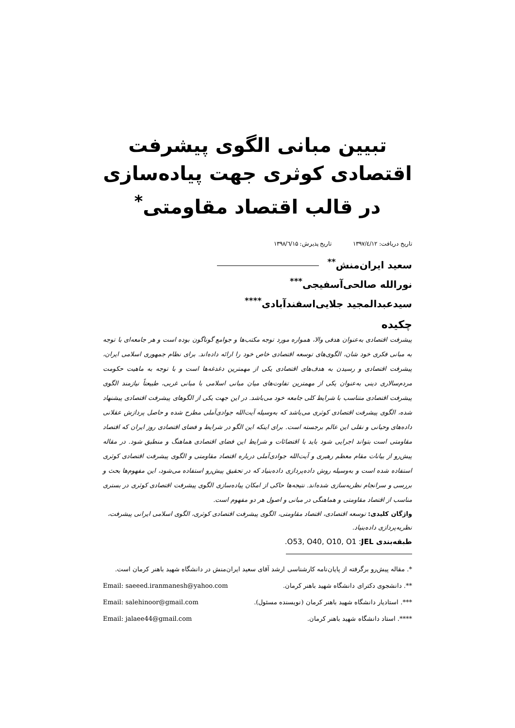تبیین مبانی الگوی پیشرفت اقتصادی کوثری جهت پیاده‌سازی در قالب اقتصاد مقاومتی<sup>*</sup>
تاریخ دریافت: ۱۳۹۷/٤/۱۲ تاریخ پذیرش: ۱۳۹۸/٦/۱۵
سعید ایران‌منش<sup>**</sup>
نورالله صالحی‌آسفیجی<sup>***</sup>
سیدعبدالمجید جلایی‌اسفندآبادی<sup>****</sup>
چکیده
پیشرفت اقتصادی به‌عنوان هدفی والا، همواره مورد توجه مکتب‌ها و جوامع گوناگون بوده است و هر جامعه‌ای با توجه به مبانی فکری خود شان، الگوی‌های توسعه اقتصادی خاص خود را ارائه داده‌اند. برای نظام جمهوری اسلامی ایران، پیشرفت اقتصادی و رسیدن به هدف‌های اقتصادی یکی از مهمترین دغدغه‌ها است و با توجه به ماهیت حکومت مردم‌سالاری دینی به‌عنوان یکی از مهمترین تفاوت‌های میان مبانی اسلامی با مبانی غربی، طبیعتاً نیازمند الگوی پیشرفت اقتصادی متناسب با شرایط کلی جامعه خود می‌باشد. در این جهت یکی از الگوهای پیشرفت اقتصادی پیشنهاد شده، الگوی پیشرفت اقتصادی کوثری می‌باشد که به‌وسیله آیت‌الله جوادی‌آملی مطرح شده و حاصل پردازش عقلانی داده‌های وحیانی و نقلی این عالم برجسته است. برای اینکه این الگو در شرایط و فضای اقتصادی روز ایران که اقتصاد مقاومتی است بتواند اجرایی شود باید با اقتضائات و شرایط این فضای اقتصادی هماهنگ و منطبق شود. در مقاله پیش‌رو از بیانات مقام معظم رهبری و آیت‌الله جوادی‌آملی درباره اقتصاد مقاومتی و الگوی پیشرفت اقتصادی کوثری استفاده شده است و به‌وسیله روش داده‌پردازی داده‌بنیاد که در تحقیق پیش‌رو استفاده می‌شود، این مفهوم‌ها بحث و بررسی و سرانجام نظریه‌سازی شده‌اند. نتیجه‌ها حاکی از امکان پیاده‌سازی الگوی پیشرفت اقتصادی کوثری در بستری مناسب از اقتصاد مقاومتی و هماهنگی در مبانی و اصول هر دو مفهوم است.
واژگان کلیدی: توسعه اقتصادی، اقتصاد مقاومتی، الگوی پیشرفت اقتصادی کوثری، الگوی اسلامی ایرانی پیشرفت، نظریه‌پردازی داده‌بنیاد.
طبقه‌بندی JEL: O53, O40, O10, O1.
*. مقاله پیش‌رو برگرفته از پایان‌نامه کارشناسی ارشد آقای سعید ایران‌منش در دانشگاه شهید باهنر کرمان است.
**. دانشجوی دکترای دانشگاه شهید باهنر کرمان. Email: saeeed.iranmanesh@yahoo.com
***. استادیار دانشگاه شهید باهنر کرمان (نویسنده مسئول). Email: salehinoor@gmail.com
****. استاد دانشگاه شهید باهنر کرمان. Email: jalaee44@gmail.com